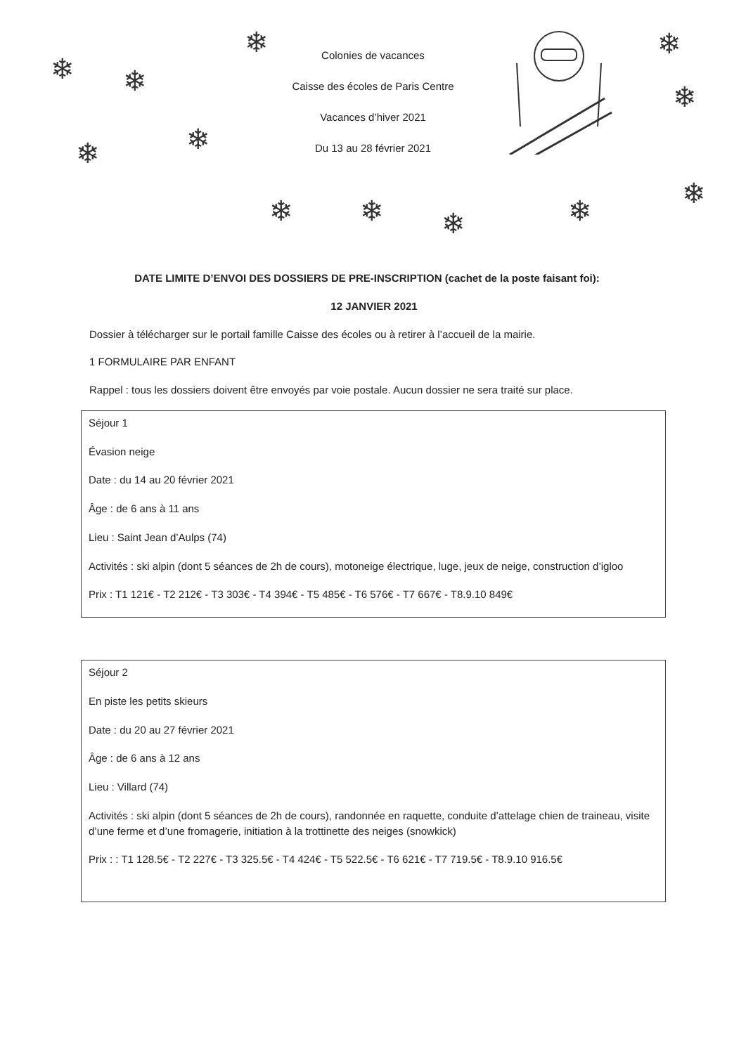❄ ❄
❄
❄ ❄
❄
❄
❄
❄ ❄ ❄ ❄
Colonies de vacances
Caisse des écoles de Paris Centre
Vacances d’hiver 2021
Du 13 au 28 février 2021
DATE LIMITE D’ENVOI DES DOSSIERS DE PRE-INSCRIPTION (cachet de la poste faisant foi):
12 JANVIER 2021
Dossier à télécharger sur le portail famille Caisse des écoles ou à retirer à l’accueil de la mairie.
1 FORMULAIRE PAR ENFANT
Rappel : tous les dossiers doivent être envoyés par voie postale. Aucun dossier ne sera traité sur place.
Séjour 1
Évasion neige
Date : du 14 au 20 février 2021
Âge : de 6 ans à 11 ans
Lieu : Saint Jean d’Aulps (74)
Activités : ski alpin (dont 5 séances de 2h de cours), motoneige électrique, luge, jeux de neige, construction d’igloo
Prix : T1 121€ - T2 212€ - T3 303€ - T4 394€ - T5 485€ - T6 576€ - T7 667€ - T8.9.10 849€
Séjour 2
En piste les petits skieurs
Date : du 20 au 27 février 2021
Âge : de 6 ans à 12 ans
Lieu : Villard (74)
Activités : ski alpin (dont 5 séances de 2h de cours), randonnée en raquette, conduite d’attelage chien de traineau, visite d’une ferme et d’une fromagerie, initiation à la trottinette des neiges (snowkick)
Prix : : T1 128.5€ - T2 227€ - T3 325.5€ - T4 424€ - T5 522.5€ - T6 621€ - T7 719.5€ - T8.9.10 916.5€